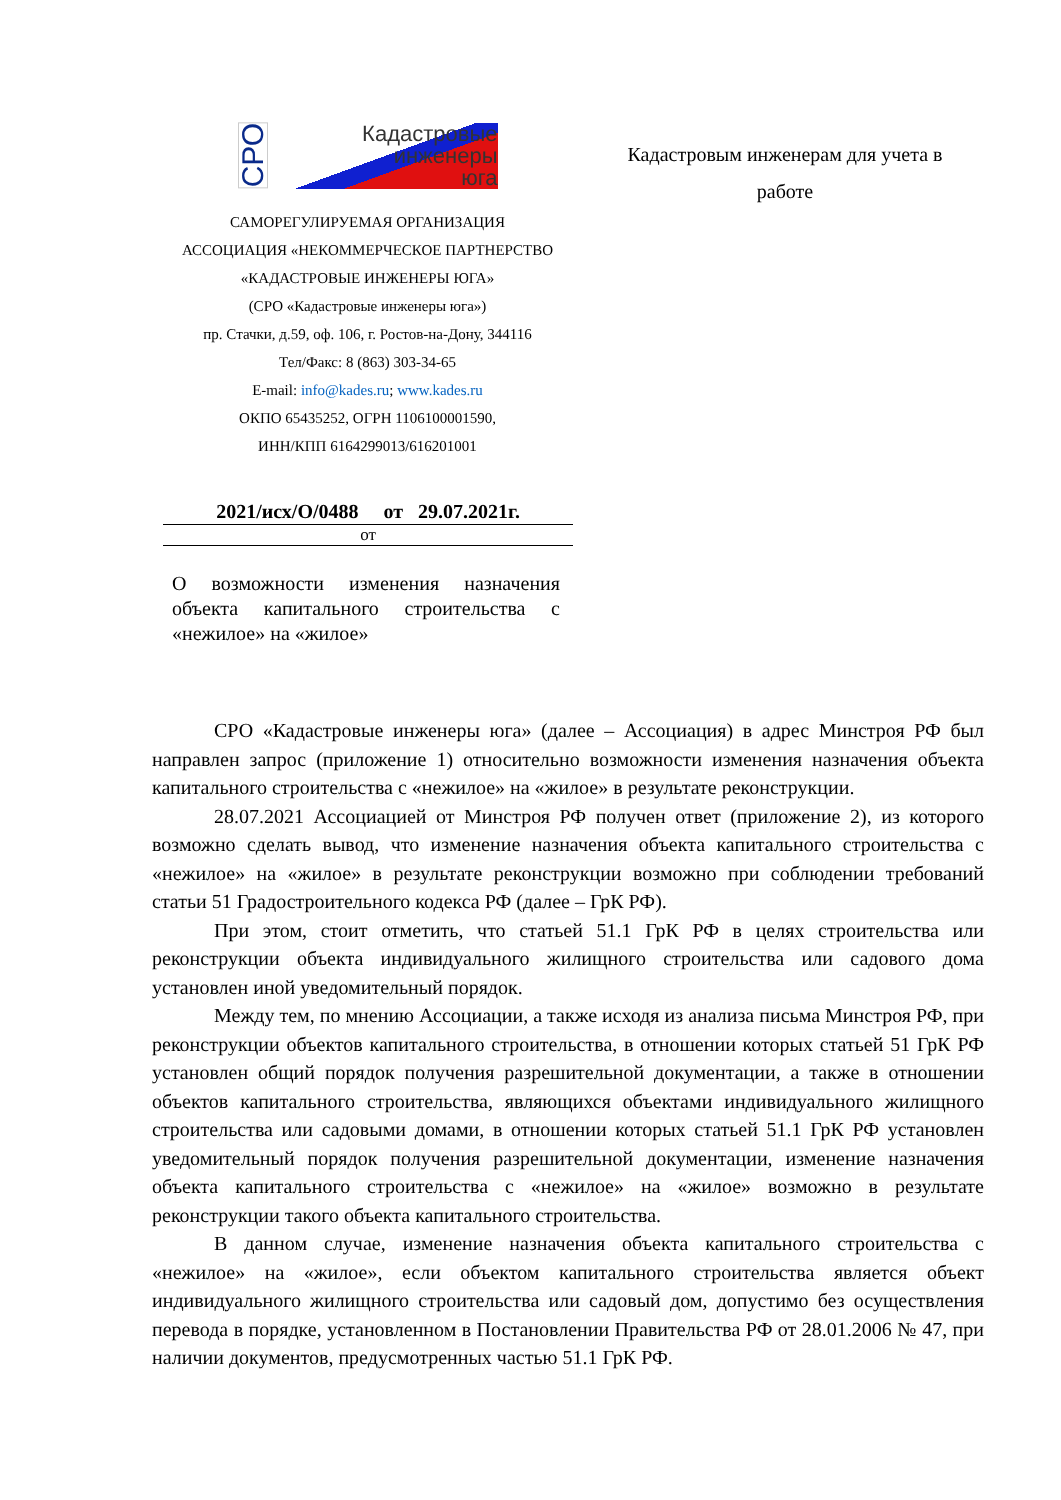СРО
Кадастровые
инженеры
юга
САМОРЕГУЛИРУЕМАЯ ОРГАНИЗАЦИЯ
АССОЦИАЦИЯ «НЕКОММЕРЧЕСКОЕ ПАРТНЕРСТВО
«КАДАСТРОВЫЕ ИНЖЕНЕРЫ ЮГА»
(СРО «Кадастровые инженеры юга»)
пр. Стачки, д.59, оф. 106, г. Ростов-на-Дону, 344116
Тел/Факс: 8 (863) 303-34-65
E-mail: info@kades.ru; www.kades.ru
ОКПО 65435252, ОГРН 1106100001590,
ИНН/КПП 6164299013/616201001
Кадастровым инженерам для учета в работе
2021/исх/О/0488 от 29.07.2021г.
от
О возможности изменения назначения объекта капитального строительства с «нежилое» на «жилое»
СРО «Кадастровые инженеры юга» (далее – Ассоциация) в адрес Минстроя РФ был направлен запрос (приложение 1) относительно возможности изменения назначения объекта капитального строительства с «нежилое» на «жилое» в результате реконструкции.
28.07.2021 Ассоциацией от Минстроя РФ получен ответ (приложение 2), из которого возможно сделать вывод, что изменение назначения объекта капитального строительства с «нежилое» на «жилое» в результате реконструкции возможно при соблюдении требований статьи 51 Градостроительного кодекса РФ (далее – ГрК РФ).
При этом, стоит отметить, что статьей 51.1 ГрК РФ в целях строительства или реконструкции объекта индивидуального жилищного строительства или садового дома установлен иной уведомительный порядок.
Между тем, по мнению Ассоциации, а также исходя из анализа письма Минстроя РФ, при реконструкции объектов капитального строительства, в отношении которых статьей 51 ГрК РФ установлен общий порядок получения разрешительной документации, а также в отношении объектов капитального строительства, являющихся объектами индивидуального жилищного строительства или садовыми домами, в отношении которых статьей 51.1 ГрК РФ установлен уведомительный порядок получения разрешительной документации, изменение назначения объекта капитального строительства с «нежилое» на «жилое» возможно в результате реконструкции такого объекта капитального строительства.
В данном случае, изменение назначения объекта капитального строительства с «нежилое» на «жилое», если объектом капитального строительства является объект индивидуального жилищного строительства или садовый дом, допустимо без осуществления перевода в порядке, установленном в Постановлении Правительства РФ от 28.01.2006 № 47, при наличии документов, предусмотренных частью 51.1 ГрК РФ.